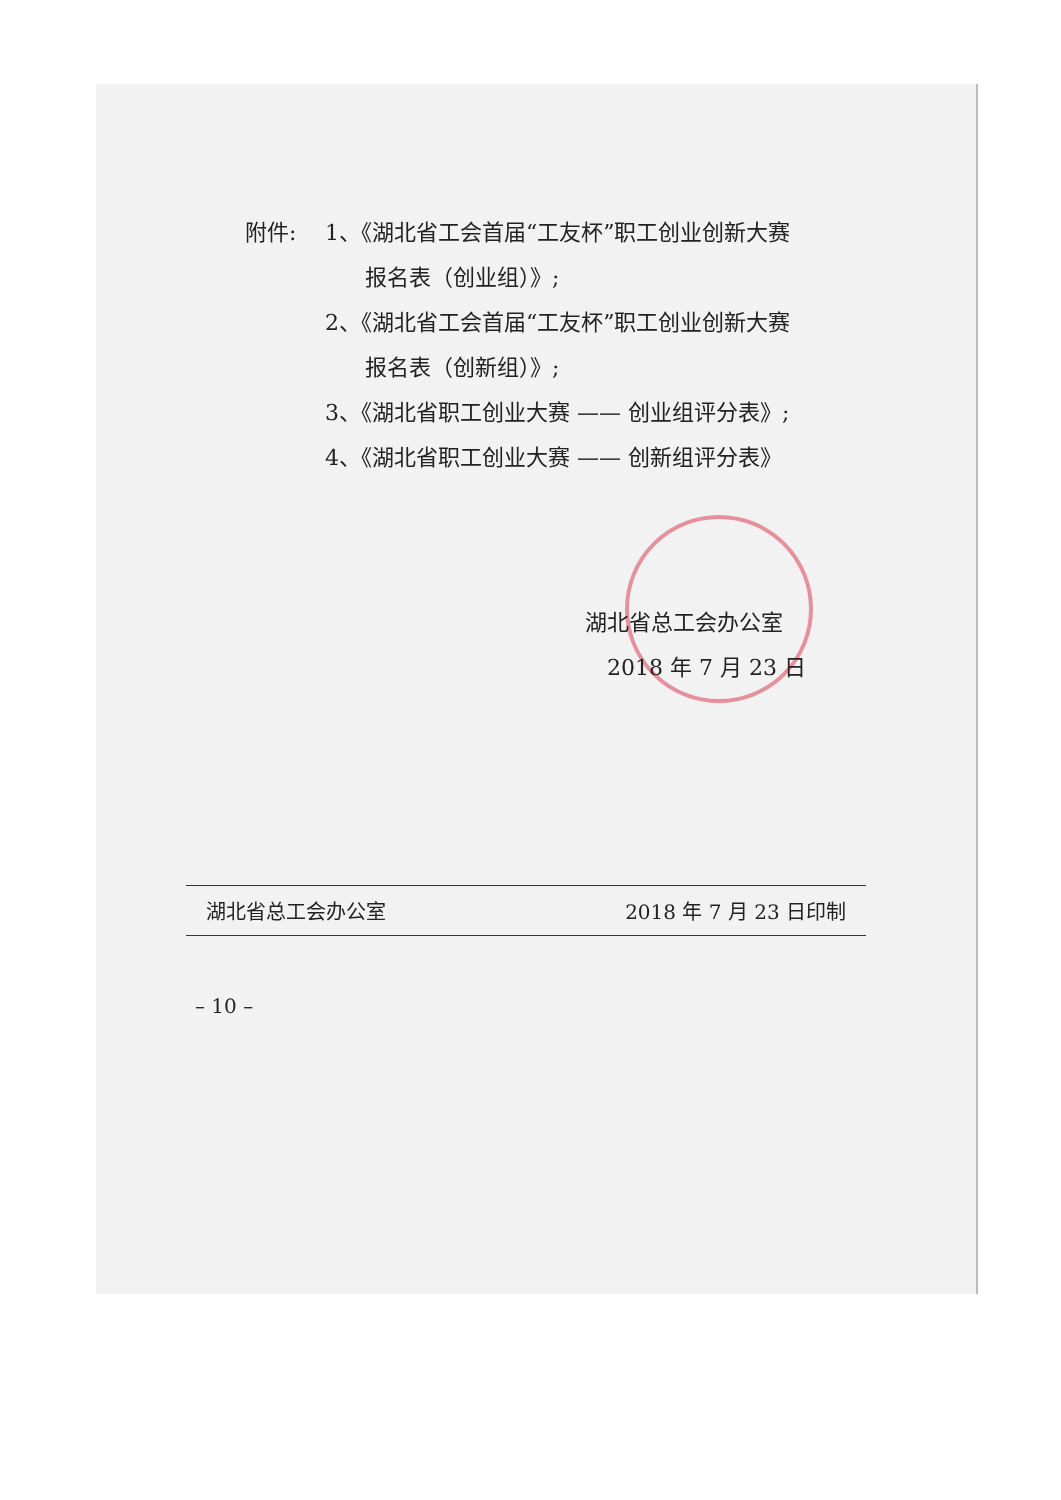附件: 1、《湖北省工会首届“工友杯”职工创业创新大赛
报名表（创业组）》;
2、《湖北省工会首届“工友杯”职工创业创新大赛
报名表（创新组）》;
3、《湖北省职工创业大赛 —— 创业组评分表》;
4、《湖北省职工创业大赛 —— 创新组评分表》
湖北省总工会办公室
2018 年 7 月 23 日
湖北省总工会办公室 2018 年 7 月 23 日印制
– 10 –